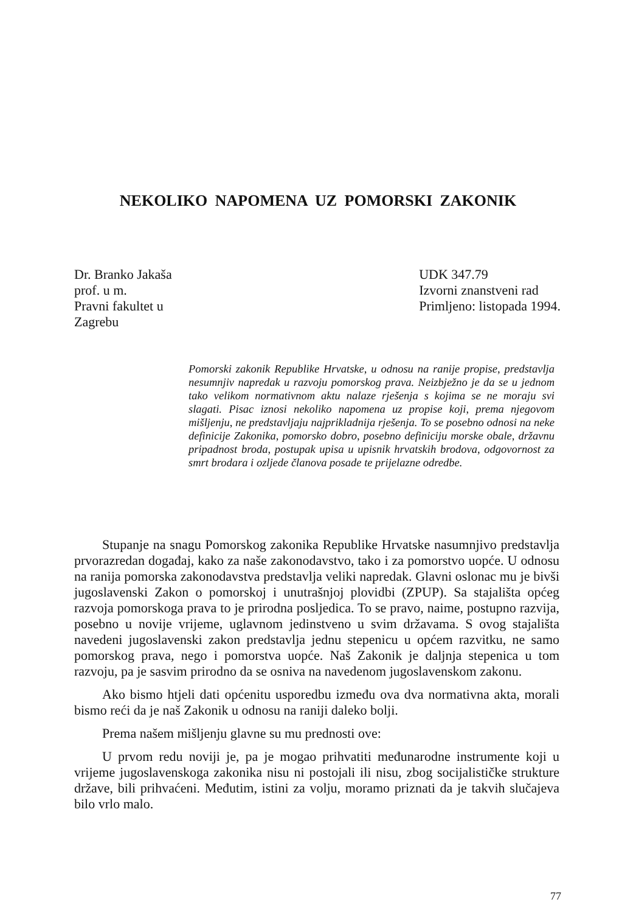NEKOLIKO NAPOMENA UZ POMORSKI ZAKONIK
Dr. Branko Jakaša
prof. u m.
Pravni fakultet u
Zagrebu
UDK 347.79
Izvorni znanstveni rad
Primljeno: listopada 1994.
Pomorski zakonik Republike Hrvatske, u odnosu na ranije propise, predstavlja nesumnjiv napredak u razvoju pomorskog prava. Neizbježno je da se u jednom tako velikom normativnom aktu nalaze rješenja s kojima se ne moraju svi slagati. Pisac iznosi nekoliko napomena uz propise koji, prema njegovom mišljenju, ne predstavljaju najprikladnija rješenja. To se posebno odnosi na neke definicije Zakonika, pomorsko dobro, posebno definiciju morske obale, državnu pripadnost broda, postupak upisa u upisnik hrvatskih brodova, odgovornost za smrt brodara i ozljede članova posade te prijelazne odredbe.
Stupanje na snagu Pomorskog zakonika Republike Hrvatske nasumnjivo predstavlja prvorazredan događaj, kako za naše zakonodavstvo, tako i za pomorstvo uopće. U odnosu na ranija pomorska zakonodavstva predstavlja veliki napredak. Glavni oslonac mu je bivši jugoslavenski Zakon o pomorskoj i unutrašnjoj plovidbi (ZPUP). Sa stajališta općeg razvoja pomorskoga prava to je prirodna posljedica. To se pravo, naime, postupno razvija, posebno u novije vrijeme, uglavnom jedinstveno u svim državama. S ovog stajališta navedeni jugoslavenski zakon predstavlja jednu stepenicu u općem razvitku, ne samo pomorskog prava, nego i pomorstva uopće. Naš Zakonik je daljnja stepenica u tom razvoju, pa je sasvim prirodno da se osniva na navedenom jugoslavenskom zakonu.
Ako bismo htjeli dati općenitu usporedbu između ova dva normativna akta, morali bismo reći da je naš Zakonik u odnosu na raniji daleko bolji.
Prema našem mišljenju glavne su mu prednosti ove:
U prvom redu noviji je, pa je mogao prihvatiti međunarodne instrumente koji u vrijeme jugoslavenskoga zakonika nisu ni postojali ili nisu, zbog socijalističke strukture države, bili prihvaćeni. Međutim, istini za volju, moramo priznati da je takvih slučajeva bilo vrlo malo.
77